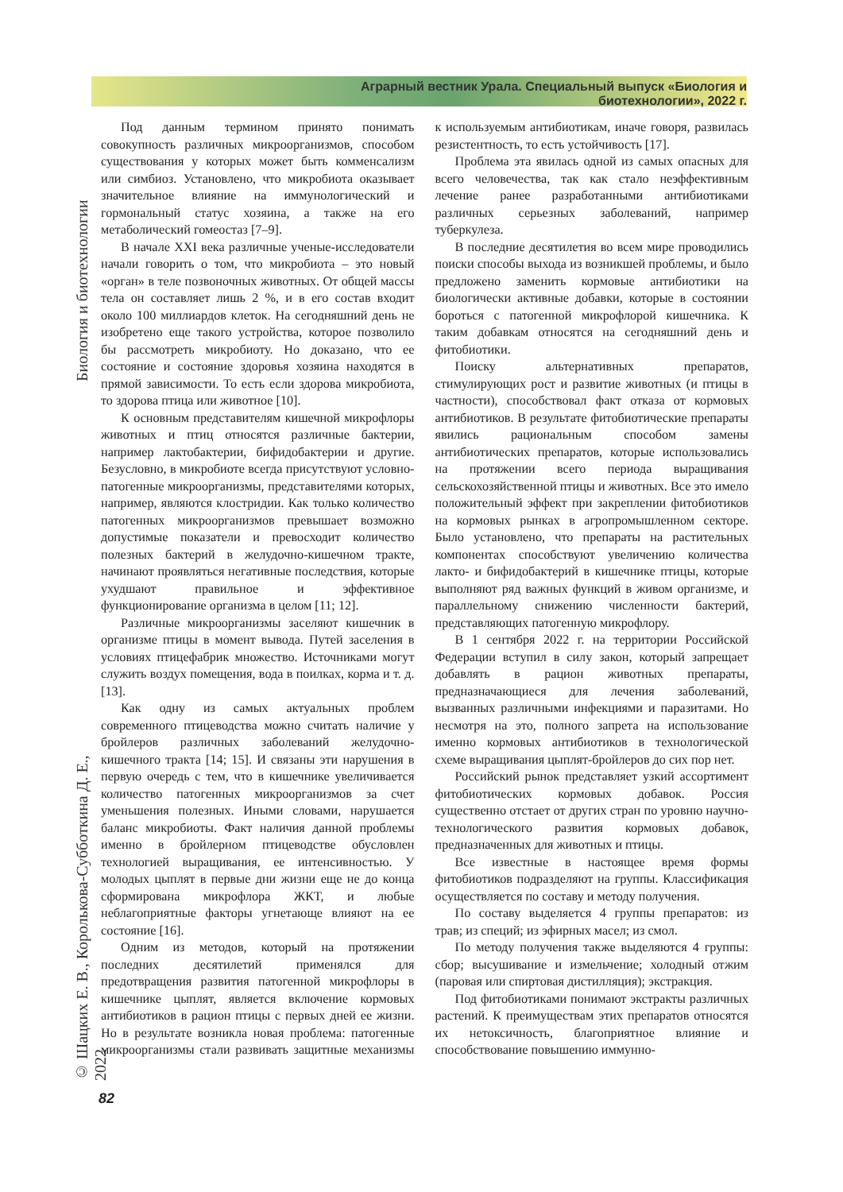Аграрный вестник Урала. Специальный выпуск «Биология и биотехнологии», 2022 г.
Биология и биотехнологии
© Шацких Е. В., Королькова-Субботкина Д. Е., 2022
Под данным термином принято понимать совокупность различных микроорганизмов, способом существования у которых может быть комменсализм или симбиоз. Установлено, что микробиота оказывает значительное влияние на иммунологический и гормональный статус хозяина, а также на его метаболический гомеостаз [7–9].
В начале XXI века различные ученые-исследователи начали говорить о том, что микробиота – это новый «орган» в теле позвоночных животных. От общей массы тела он составляет лишь 2 %, и в его состав входит около 100 миллиардов клеток. На сегодняшний день не изобретено еще такого устройства, которое позволило бы рассмотреть микробиоту. Но доказано, что ее состояние и состояние здоровья хозяина находятся в прямой зависимости. То есть если здорова микробиота, то здорова птица или животное [10].
К основным представителям кишечной микрофлоры животных и птиц относятся различные бактерии, например лактобактерии, бифидобактерии и другие. Безусловно, в микробиоте всегда присутствуют условно-патогенные микроорганизмы, представителями которых, например, являются клостридии. Как только количество патогенных микроорганизмов превышает возможно допустимые показатели и превосходит количество полезных бактерий в желудочно-кишечном тракте, начинают проявляться негативные последствия, которые ухудшают правильное и эффективное функционирование организма в целом [11; 12].
Различные микроорганизмы заселяют кишечник в организме птицы в момент вывода. Путей заселения в условиях птицефабрик множество. Источниками могут служить воздух помещения, вода в поилках, корма и т. д. [13].
Как одну из самых актуальных проблем современного птицеводства можно считать наличие у бройлеров различных заболеваний желудочно-кишечного тракта [14; 15]. И связаны эти нарушения в первую очередь с тем, что в кишечнике увеличивается количество патогенных микроорганизмов за счет уменьшения полезных. Иными словами, нарушается баланс микробиоты. Факт наличия данной проблемы именно в бройлерном птицеводстве обусловлен технологией выращивания, ее интенсивностью. У молодых цыплят в первые дни жизни еще не до конца сформирована микрофлора ЖКТ, и любые неблагоприятные факторы угнетающе влияют на ее состояние [16].
Одним из методов, который на протяжении последних десятилетий применялся для предотвращения развития патогенной микрофлоры в кишечнике цыплят, является включение кормовых антибиотиков в рацион птицы с первых дней ее жизни. Но в результате возникла новая проблема: патогенные микроорганизмы стали развивать защитные механизмы к используемым антибиотикам, иначе говоря, развилась резистентность, то есть устойчивость [17].
Проблема эта явилась одной из самых опасных для всего человечества, так как стало неэффективным лечение ранее разработанными антибиотиками различных серьезных заболеваний, например туберкулеза.
В последние десятилетия во всем мире проводились поиски способы выхода из возникшей проблемы, и было предложено заменить кормовые антибиотики на биологически активные добавки, которые в состоянии бороться с патогенной микрофлорой кишечника. К таким добавкам относятся на сегодняшний день и фитобиотики.
Поиску альтернативных препаратов, стимулирующих рост и развитие животных (и птицы в частности), способствовал факт отказа от кормовых антибиотиков. В результате фитобиотические препараты явились рациональным способом замены антибиотических препаратов, которые использовались на протяжении всего периода выращивания сельскохозяйственной птицы и животных. Все это имело положительный эффект при закреплении фитобиотиков на кормовых рынках в агропромышленном секторе. Было установлено, что препараты на растительных компонентах способствуют увеличению количества лакто- и бифидобактерий в кишечнике птицы, которые выполняют ряд важных функций в живом организме, и параллельному снижению численности бактерий, представляющих патогенную микрофлору.
В 1 сентября 2022 г. на территории Российской Федерации вступил в силу закон, который запрещает добавлять в рацион животных препараты, предназначающиеся для лечения заболеваний, вызванных различными инфекциями и паразитами. Но несмотря на это, полного запрета на использование именно кормовых антибиотиков в технологической схеме выращивания цыплят-бройлеров до сих пор нет.
Российский рынок представляет узкий ассортимент фитобиотических кормовых добавок. Россия существенно отстает от других стран по уровню научно-технологического развития кормовых добавок, предназначенных для животных и птицы.
Все известные в настоящее время формы фитобиотиков подразделяют на группы. Классификация осуществляется по составу и методу получения.
По составу выделяется 4 группы препаратов: из трав; из специй; из эфирных масел; из смол.
По методу получения также выделяются 4 группы: сбор; высушивание и измельчение; холодный отжим (паровая или спиртовая дистилляция); экстракция.
Под фитобиотиками понимают экстракты различных растений. К преимуществам этих препаратов относятся их нетоксичность, благоприятное влияние и способствование повышению иммунно-
82